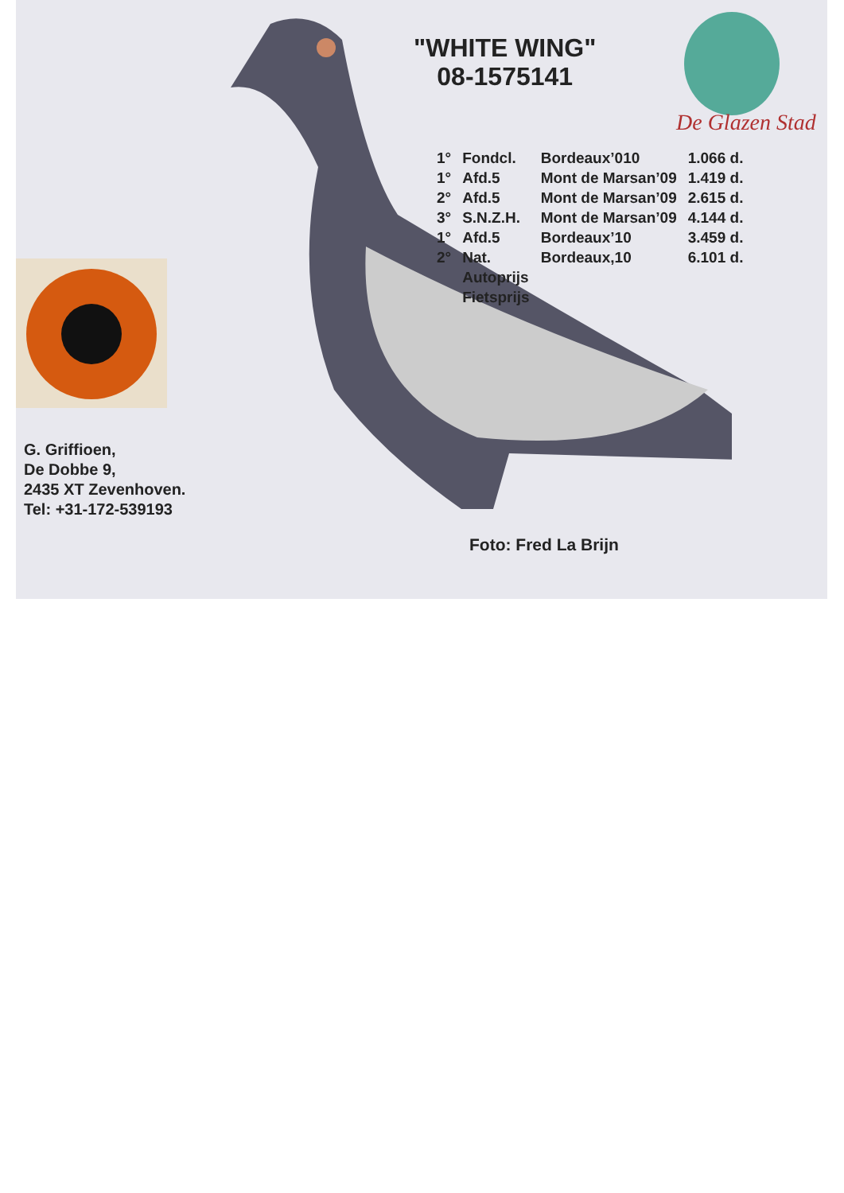De Glazen Stad
"WHITE WING"
08-1575141
| 1° | Fondcl. | Bordeaux’010 | 1.066 d. |
| 1° | Afd.5 | Mont de Marsan’09 | 1.419 d. |
| 2° | Afd.5 | Mont de Marsan’09 | 2.615 d. |
| 3° | S.N.Z.H. | Mont de Marsan’09 | 4.144 d. |
| 1° | Afd.5 | Bordeaux’10 | 3.459 d. |
| 2° | Nat. | Bordeaux,10 | 6.101 d. |
| | Autoprijs | | |
| | Fietsprijs | | |
G. Griffioen,
De Dobbe 9,
2435 XT Zevenhoven.
Tel: +31-172-539193
Foto: Fred La Brijn